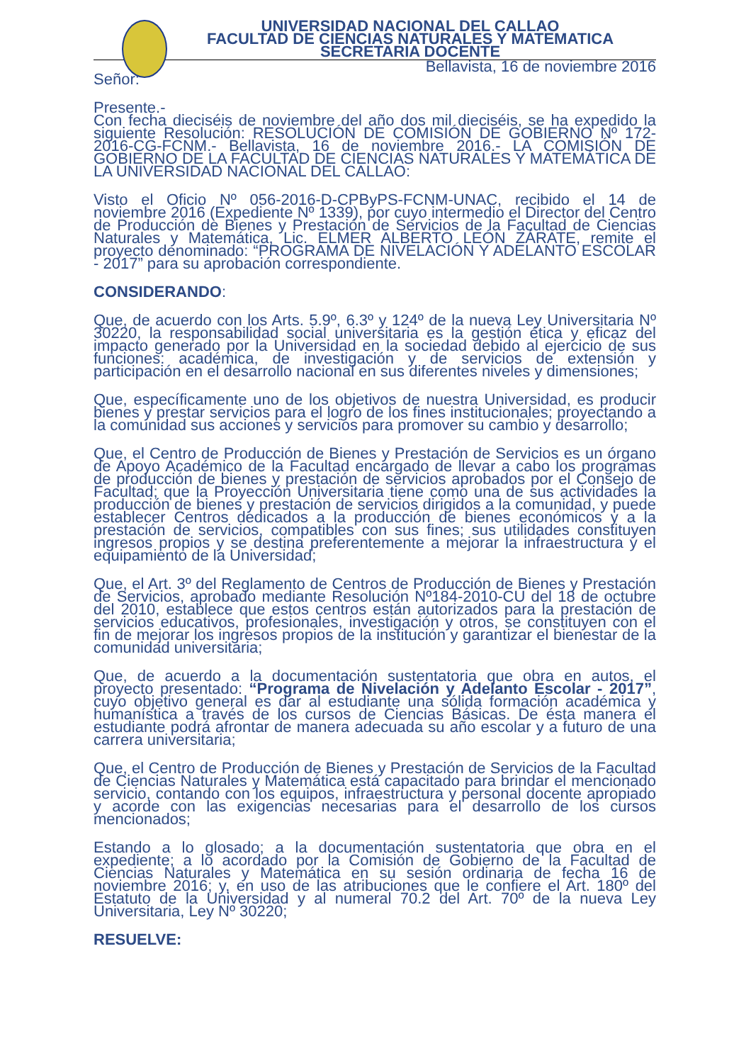UNIVERSIDAD NACIONAL DEL CALLAO
FACULTAD DE CIENCIAS NATURALES Y MATEMATICA
SECRETARIA DOCENTE
Bellavista, 16 de noviembre 2016
Señor:
Presente.-
Con fecha dieciséis de noviembre del año dos mil dieciséis, se ha expedido la siguiente Resolución: RESOLUCIÓN DE COMISIÓN DE GOBIERNO Nº 172-2016-CG-FCNM.- Bellavista, 16 de noviembre 2016.- LA COMISIÓN DE GOBIERNO DE LA FACULTAD DE CIENCIAS NATURALES Y MATEMÁTICA DE LA UNIVERSIDAD NACIONAL DEL CALLAO:
Visto el Oficio Nº 056-2016-D-CPByPS-FCNM-UNAC, recibido el 14 de noviembre 2016 (Expediente Nº 1339), por cuyo intermedio el Director del Centro de Producción de Bienes y Prestación de Servicios de la Facultad de Ciencias Naturales y Matemática, Lic. ELMER ALBERTO LEÓN ZÁRATE, remite el proyecto denominado: “PROGRAMA DE NIVELACIÓN Y ADELANTO ESCOLAR - 2017” para su aprobación correspondiente.
CONSIDERANDO:
Que, de acuerdo con los Arts. 5.9º, 6.3º y 124º de la nueva Ley Universitaria Nº 30220, la responsabilidad social universitaria es la gestión ética y eficaz del impacto generado por la Universidad en la sociedad debido al ejercicio de sus funciones: académica, de investigación y de servicios de extensión y participación en el desarrollo nacional en sus diferentes niveles y dimensiones;
Que, específicamente uno de los objetivos de nuestra Universidad, es producir bienes y prestar servicios para el logro de los fines institucionales; proyectando a la comunidad sus acciones y servicios para promover su cambio y desarrollo;
Que, el Centro de Producción de Bienes y Prestación de Servicios es un órgano de Apoyo Académico de la Facultad encargado de llevar a cabo los programas de producción de bienes y prestación de servicios aprobados por el Consejo de Facultad; que la Proyección Universitaria tiene como una de sus actividades la producción de bienes y prestación de servicios dirigidos a la comunidad, y puede establecer Centros dedicados a la producción de bienes económicos y a la prestación de servicios, compatibles con sus fines; sus utilidades constituyen ingresos propios y se destina preferentemente a mejorar la infraestructura y el equipamiento de la Universidad;
Que, el Art. 3º del Reglamento de Centros de Producción de Bienes y Prestación de Servicios, aprobado mediante Resolución Nº184-2010-CU del 18 de octubre del 2010, establece que estos centros están autorizados para la prestación de servicios educativos, profesionales, investigación y otros, se constituyen con el fin de mejorar los ingresos propios de la institución y garantizar el bienestar de la comunidad universitaria;
Que, de acuerdo a la documentación sustentatoria que obra en autos, el proyecto presentado: “Programa de Nivelación y Adelanto Escolar - 2017”, cuyo objetivo general es dar al estudiante una sólida formación académica y humanística a través de los cursos de Ciencias Básicas. De ésta manera el estudiante podrá afrontar de manera adecuada su año escolar y a futuro de una carrera universitaria;
Que, el Centro de Producción de Bienes y Prestación de Servicios de la Facultad de Ciencias Naturales y Matemática está capacitado para brindar el mencionado servicio, contando con los equipos, infraestructura y personal docente apropiado y acorde con las exigencias necesarias para el desarrollo de los cursos mencionados;
Estando a lo glosado; a la documentación sustentatoria que obra en el expediente; a lo acordado por la Comisión de Gobierno de la Facultad de Ciencias Naturales y Matemática en su sesión ordinaria de fecha 16 de noviembre 2016; y, en uso de las atribuciones que le confiere el Art. 180º del Estatuto de la Universidad y al numeral 70.2 del Art. 70º de la nueva Ley Universitaria, Ley Nº 30220;
RESUELVE: